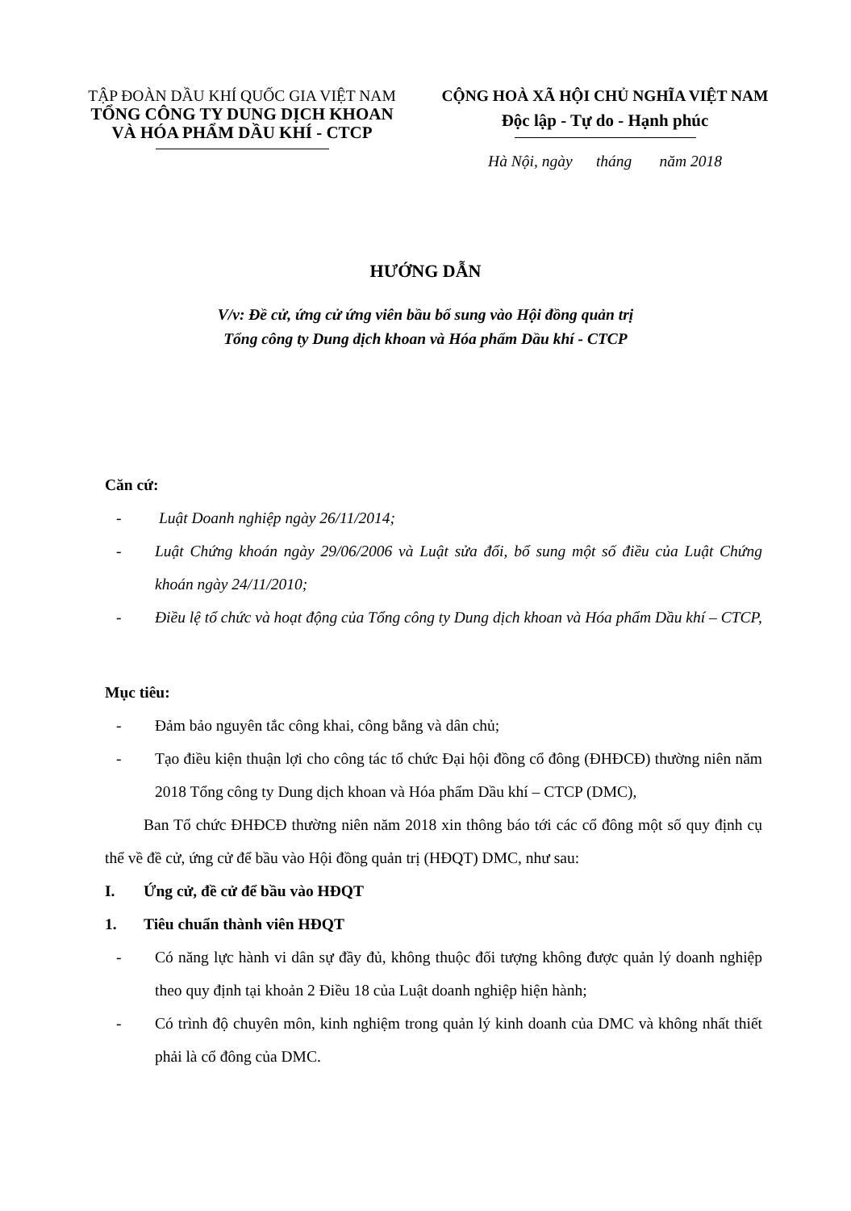TẬP ĐOÀN DẦU KHÍ QUỐC GIA VIỆT NAM
TỔNG CÔNG TY DUNG DỊCH KHOAN
VÀ HÓA PHẨM DẦU KHÍ - CTCP
CỘNG HOÀ XÃ HỘI CHỦ NGHĨA VIỆT NAM
Độc lập - Tự do - Hạnh phúc
Hà Nội, ngày tháng năm 2018
HƯỚNG DẪN
V/v: Đề cử, ứng cử ứng viên bầu bổ sung vào Hội đồng quản trị
Tổng công ty Dung dịch khoan và Hóa phẩm Dầu khí - CTCP
Căn cứ:
- Luật Doanh nghiệp ngày 26/11/2014;
- Luật Chứng khoán ngày 29/06/2006 và Luật sửa đổi, bổ sung một số điều của Luật Chứng khoán ngày 24/11/2010;
- Điều lệ tổ chức và hoạt động của Tổng công ty Dung dịch khoan và Hóa phẩm Dầu khí – CTCP,
Mục tiêu:
- Đảm bảo nguyên tắc công khai, công bằng và dân chủ;
- Tạo điều kiện thuận lợi cho công tác tổ chức Đại hội đồng cổ đông (ĐHĐCĐ) thường niên năm 2018 Tổng công ty Dung dịch khoan và Hóa phẩm Dầu khí – CTCP (DMC),
Ban Tổ chức ĐHĐCĐ thường niên năm 2018 xin thông báo tới các cổ đông một số quy định cụ thể về đề cử, ứng cử để bầu vào Hội đồng quản trị (HĐQT) DMC, như sau:
I. Ứng cử, đề cử để bầu vào HĐQT
1. Tiêu chuẩn thành viên HĐQT
- Có năng lực hành vi dân sự đầy đủ, không thuộc đối tượng không được quản lý doanh nghiệp theo quy định tại khoản 2 Điều 18 của Luật doanh nghiệp hiện hành;
- Có trình độ chuyên môn, kinh nghiệm trong quản lý kinh doanh của DMC và không nhất thiết phải là cổ đông của DMC.